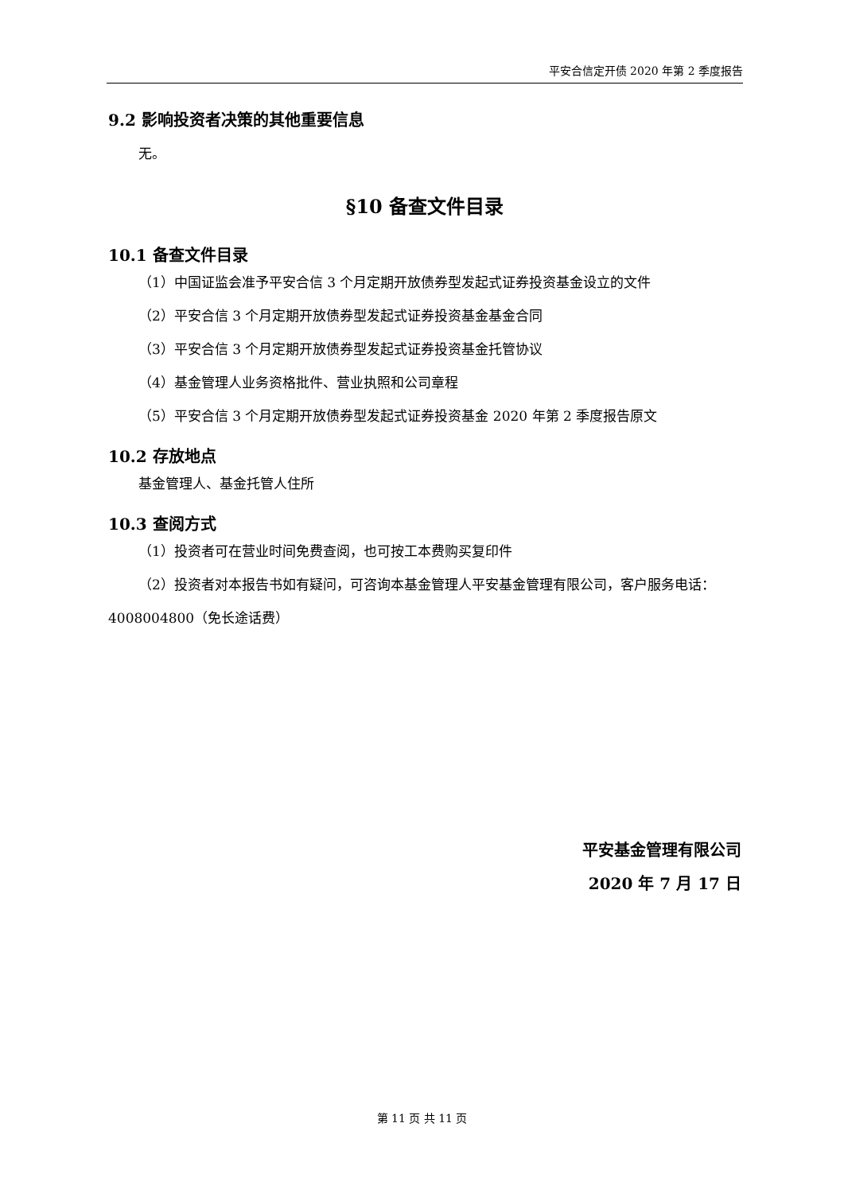平安合信定开债 2020 年第 2 季度报告
9.2 影响投资者决策的其他重要信息
无。
§10 备查文件目录
10.1 备查文件目录
（1）中国证监会准予平安合信 3 个月定期开放债券型发起式证券投资基金设立的文件
（2）平安合信 3 个月定期开放债券型发起式证券投资基金基金合同
（3）平安合信 3 个月定期开放债券型发起式证券投资基金托管协议
（4）基金管理人业务资格批件、营业执照和公司章程
（5）平安合信 3 个月定期开放债券型发起式证券投资基金 2020 年第 2 季度报告原文
10.2 存放地点
基金管理人、基金托管人住所
10.3 查阅方式
（1）投资者可在营业时间免费查阅，也可按工本费购买复印件
（2）投资者对本报告书如有疑问，可咨询本基金管理人平安基金管理有限公司，客户服务电话：4008004800（免长途话费）
平安基金管理有限公司
2020 年 7 月 17 日
第 11 页 共 11 页